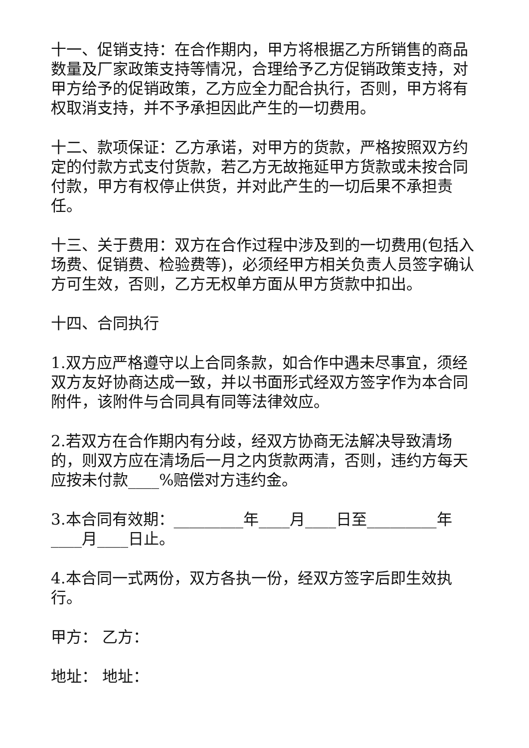十一、促销支持：在合作期内，甲方将根据乙方所销售的商品数量及厂家政策支持等情况，合理给予乙方促销政策支持，对甲方给予的促销政策，乙方应全力配合执行，否则，甲方将有权取消支持，并不予承担因此产生的一切费用。
十二、款项保证：乙方承诺，对甲方的货款，严格按照双方约定的付款方式支付货款，若乙方无故拖延甲方货款或未按合同付款，甲方有权停止供货，并对此产生的一切后果不承担责任。
十三、关于费用：双方在合作过程中涉及到的一切费用(包括入场费、促销费、检验费等)，必须经甲方相关负责人员签字确认方可生效，否则，乙方无权单方面从甲方货款中扣出。
十四、合同执行
1.双方应严格遵守以上合同条款，如合作中遇未尽事宜，须经双方友好协商达成一致，并以书面形式经双方签字作为本合同附件，该附件与合同具有同等法律效应。
2.若双方在合作期内有分歧，经双方协商无法解决导致清场的，则双方应在清场后一月之内货款两清，否则，违约方每天应按未付款____%赔偿对方违约金。
3.本合同有效期：_________年____月____日至_________年____月____日止。
4.本合同一式两份，双方各执一份，经双方签字后即生效执行。
甲方： 乙方：
地址： 地址：